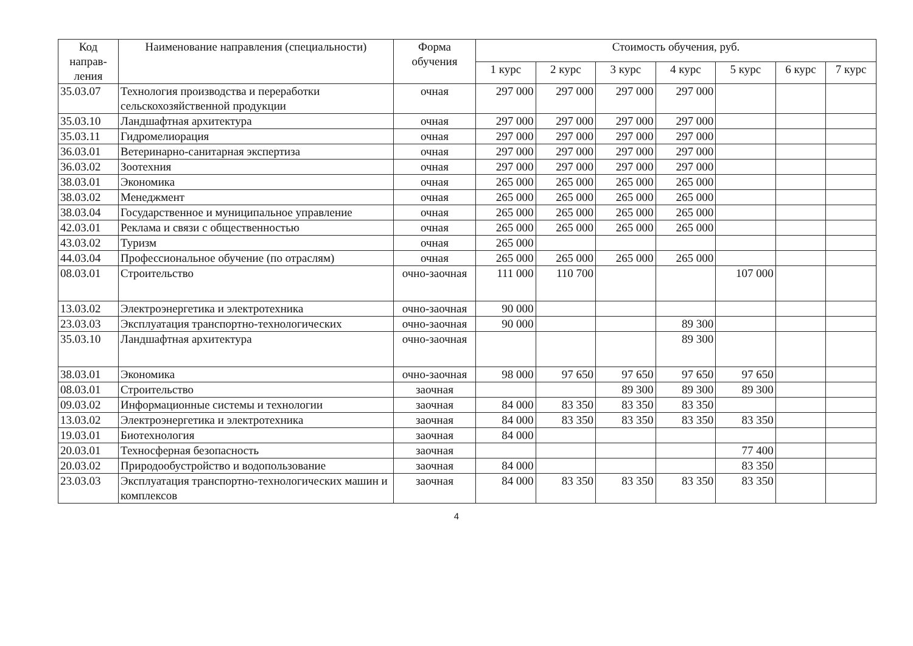| Код направ-ления | Наименование направления (специальности) | Форма обучения | Стоимость обучения, руб. | | | | | | |
| --- | --- | --- | --- | --- | --- | --- | --- | --- | --- |
| | | | 1 курс | 2 курс | 3 курс | 4 курс | 5 курс | 6 курс | 7 курс |
| 35.03.07 | Технология производства и переработки сельскохозяйственной продукции | очная | 297 000 | 297 000 | 297 000 | 297 000 | | | |
| 35.03.10 | Ландшафтная архитектура | очная | 297 000 | 297 000 | 297 000 | 297 000 | | | |
| 35.03.11 | Гидромелиорация | очная | 297 000 | 297 000 | 297 000 | 297 000 | | | |
| 36.03.01 | Ветеринарно-санитарная экспертиза | очная | 297 000 | 297 000 | 297 000 | 297 000 | | | |
| 36.03.02 | Зоотехния | очная | 297 000 | 297 000 | 297 000 | 297 000 | | | |
| 38.03.01 | Экономика | очная | 265 000 | 265 000 | 265 000 | 265 000 | | | |
| 38.03.02 | Менеджмент | очная | 265 000 | 265 000 | 265 000 | 265 000 | | | |
| 38.03.04 | Государственное и муниципальное управление | очная | 265 000 | 265 000 | 265 000 | 265 000 | | | |
| 42.03.01 | Реклама и связи с общественностью | очная | 265 000 | 265 000 | 265 000 | 265 000 | | | |
| 43.03.02 | Туризм | очная | 265 000 | | | | | | |
| 44.03.04 | Профессиональное обучение (по отраслям) | очная | 265 000 | 265 000 | 265 000 | 265 000 | | | |
| 08.03.01 | Строительство | очно-заочная | 111 000 | 110 700 | | | 107 000 | | |
| 13.03.02 | Электроэнергетика и электротехника | очно-заочная | 90 000 | | | | | | |
| 23.03.03 | Эксплуатация транспортно-технологических | очно-заочная | 90 000 | | | 89 300 | | | |
| 35.03.10 | Ландшафтная архитектура | очно-заочная | | | | 89 300 | | | |
| 38.03.01 | Экономика | очно-заочная | 98 000 | 97 650 | 97 650 | 97 650 | 97 650 | | |
| 08.03.01 | Строительство | заочная | | | 89 300 | 89 300 | 89 300 | | |
| 09.03.02 | Информационные системы и технологии | заочная | 84 000 | 83 350 | 83 350 | 83 350 | | | |
| 13.03.02 | Электроэнергетика и электротехника | заочная | 84 000 | 83 350 | 83 350 | 83 350 | 83 350 | | |
| 19.03.01 | Биотехнология | заочная | 84 000 | | | | | | |
| 20.03.01 | Техносферная безопасность | заочная | | | | | 77 400 | | |
| 20.03.02 | Природообустройство и водопользование | заочная | 84 000 | | | | 83 350 | | |
| 23.03.03 | Эксплуатация транспортно-технологических машин и комплексов | заочная | 84 000 | 83 350 | 83 350 | 83 350 | 83 350 | | |
4